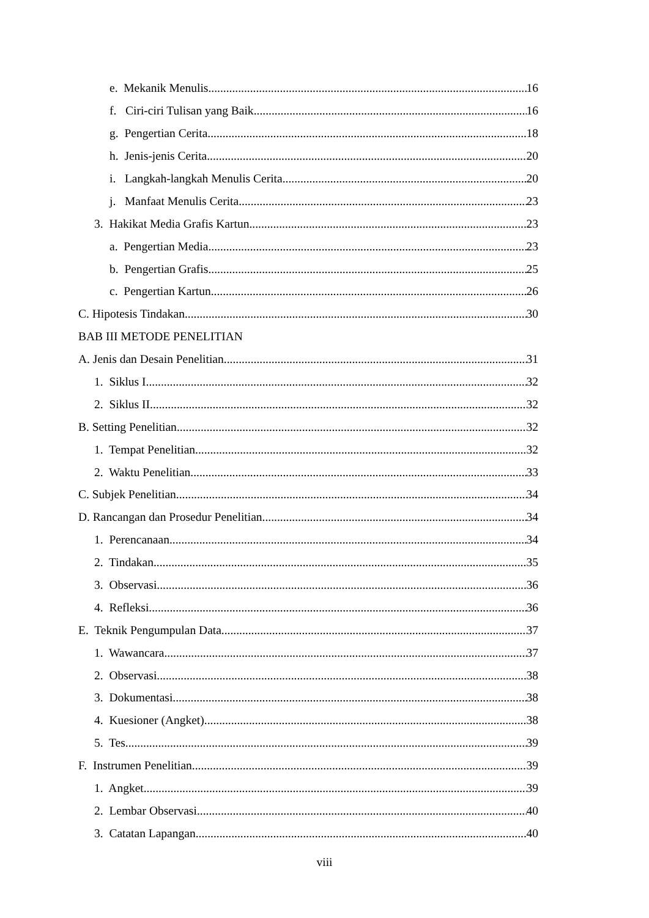e. Mekanik Menulis 16
f. Ciri-ciri Tulisan yang Baik 16
g. Pengertian Cerita 18
h. Jenis-jenis Cerita 20
i. Langkah-langkah Menulis Cerita 20
j. Manfaat Menulis Cerita 23
3. Hakikat Media Grafis Kartun 23
a. Pengertian Media 23
b. Pengertian Grafis 25
c. Pengertian Kartun 26
C. Hipotesis Tindakan 30
BAB III METODE PENELITIAN
A. Jenis dan Desain Penelitian 31
1. Siklus I 32
2. Siklus II 32
B. Setting Penelitian 32
1. Tempat Penelitian 32
2. Waktu Penelitian 33
C. Subjek Penelitian 34
D. Rancangan dan Prosedur Penelitian 34
1. Perencanaan 34
2. Tindakan 35
3. Observasi 36
4. Refleksi 36
E. Teknik Pengumpulan Data 37
1. Wawancara 37
2. Observasi 38
3. Dokumentasi 38
4. Kuesioner (Angket) 38
5. Tes 39
F. Instrumen Penelitian 39
1. Angket 39
2. Lembar Observasi 40
3. Catatan Lapangan 40
viii